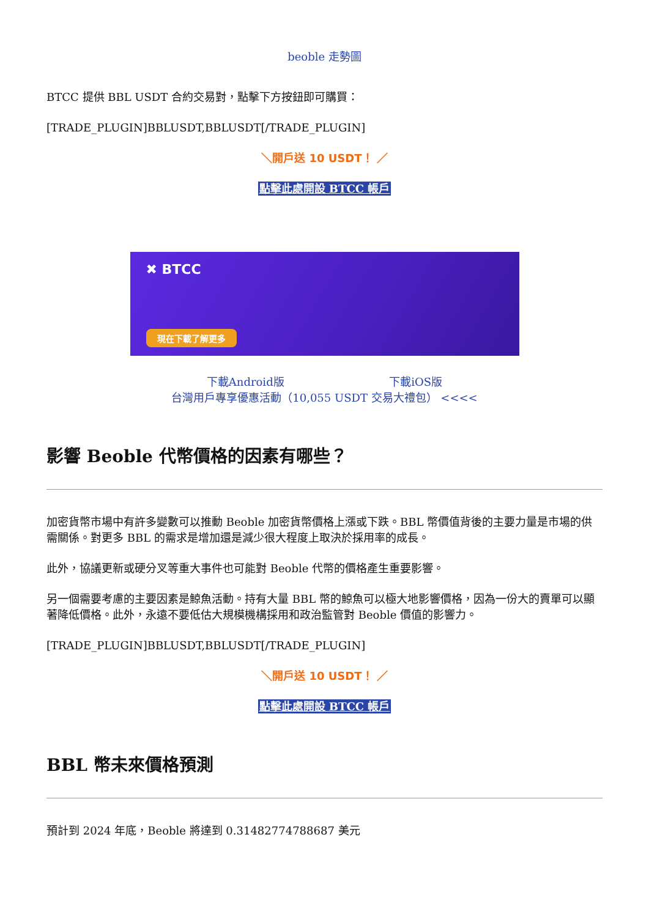beoble 走勢圖
BTCC 提供 BBL USDT 合約交易對，點擊下方按鈕即可購買：
[TRADE_PLUGIN]BBLUSDT,BBLUSDT[/TRADE_PLUGIN]
＼開戶送 10 USDT！ ／
點擊此處開設 BTCC 帳戶
✖ BTCC
現在下載了解更多
下載Android版 下載iOS版
台灣用戶專享優惠活動（10,055 USDT 交易大禮包） <<<<
影響 Beoble 代幣價格的因素有哪些？
加密貨幣市場中有許多變數可以推動 Beoble 加密貨幣價格上漲或下跌。BBL 幣價值背後的主要力量是市場的供需關係。對更多 BBL 的需求是增加還是減少很大程度上取決於採用率的成長。
此外，協議更新或硬分叉等重大事件也可能對 Beoble 代幣的價格產生重要影響。
另一個需要考慮的主要因素是鯨魚活動。持有大量 BBL 幣的鯨魚可以極大地影響價格，因為一份大的賣單可以顯著降低價格。此外，永遠不要低估大規模機構採用和政治監管對 Beoble 價值的影響力。
[TRADE_PLUGIN]BBLUSDT,BBLUSDT[/TRADE_PLUGIN]
＼開戶送 10 USDT！ ／
點擊此處開設 BTCC 帳戶
BBL 幣未來價格預測
預計到 2024 年底，Beoble 將達到 0.31482774788687 美元